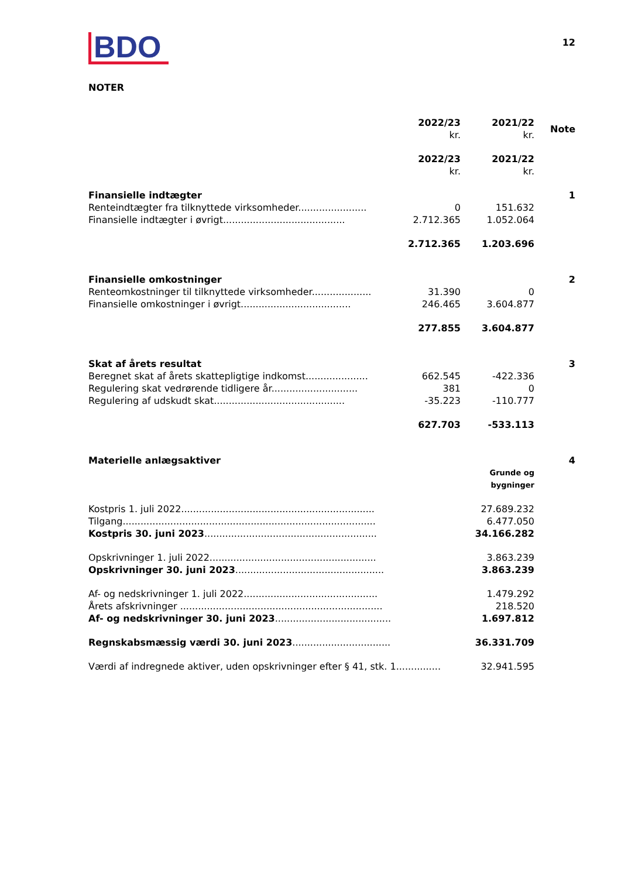12
BDO
NOTER
| | 2022/23 kr. | 2021/22 kr. | Note |
| | 2022/23 kr. | 2021/22 kr. | |
| Finansielle indtægter | | | 1 |
| Renteindtægter fra tilknyttede virksomheder....................... | 0 | 151.632 | |
| Finansielle indtægter i øvrigt......................................... | 2.712.365 | 1.052.064 | |
| | 2.712.365 | 1.203.696 | |
| Finansielle omkostninger | | | 2 |
| Renteomkostninger til tilknyttede virksomheder.................... | 31.390 | 0 | |
| Finansielle omkostninger i øvrigt..................................... | 246.465 | 3.604.877 | |
| | 277.855 | 3.604.877 | |
| Skat af årets resultat | | | 3 |
| Beregnet skat af årets skattepligtige indkomst..................... | 662.545 | -422.336 | |
| Regulering skat vedrørende tidligere år............................. | 381 | 0 | |
| Regulering af udskudt skat............................................ | -35.223 | -110.777 | |
| | 627.703 | -533.113 | |
| Materielle anlægsaktiver | | | 4 |
| | | Grunde og bygninger | |
| Kostpris 1. juli 2022................................................................. | | 27.689.232 | |
| Tilgang..................................................................................... | | 6.477.050 | |
| Kostpris 30. juni 2023 .......................................................... | | 34.166.282 | |
| Opskrivninger 1. juli 2022........................................................ | | 3.863.239 | |
| Opskrivninger 30. juni 2023 .................................................. | | 3.863.239 | |
| Af- og nedskrivninger 1. juli 2022............................................. | | 1.479.292 | |
| Årets afskrivninger .................................................................... | | 218.520 | |
| Af- og nedskrivninger 30. juni 2023 ....................................... | | 1.697.812 | |
| Regnskabsmæssig værdi 30. juni 2023 ................................. | | 36.331.709 | |
| Værdi af indregnede aktiver, uden opskrivninger efter § 41, stk. 1............... | | 32.941.595 | |